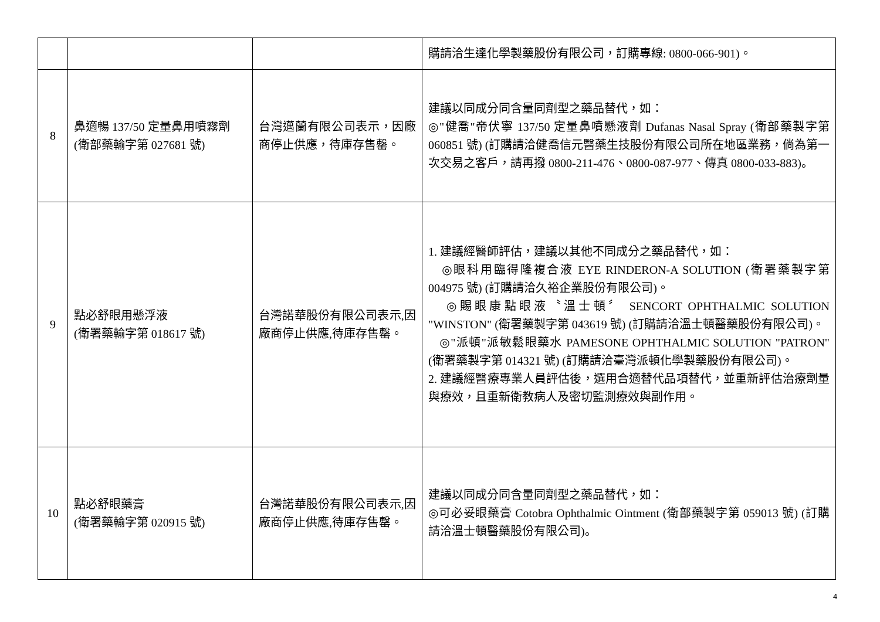| | | | 購請洽生達化學製藥股份有限公司，訂購專線: 0800-066-901)。 |
| 8 | 鼻適暢 137/50 定量鼻用噴霧劑 (衛部藥輸字第 027681 號) | 台灣邁蘭有限公司表示，因廠商停止供應，待庫存售罄。 | 建議以同成分同含量同劑型之藥品替代，如： ◎"健喬"帝伏寧 137/50 定量鼻噴懸液劑 Dufanas Nasal Spray (衛部藥製字第 060851 號) (訂購請洽健喬信元醫藥生技股份有限公司所在地區業務，倘為第一次交易之客戶，請再撥 0800-211-476、0800-087-977、傳真 0800-033-883)。 |
| 9 | 點必舒眼用懸浮液 (衛署藥輸字第 018617 號) | 台灣諾華股份有限公司表示,因廠商停止供應,待庫存售罄。 | 1. 建議經醫師評估，建議以其他不同成分之藥品替代，如： ◎眼科用臨得隆複合液 EYE RINDERON-A SOLUTION (衛署藥製字第 004975 號) (訂購請洽久裕企業股份有限公司)。 ◎賜眼康點眼液〝溫士頓〞 SENCORT OPHTHALMIC SOLUTION "WINSTON" (衛署藥製字第 043619 號) (訂購請洽溫士頓醫藥股份有限公司)。 ◎"派頓"派敏鬆眼藥水 PAMESONE OPHTHALMIC SOLUTION "PATRON" (衛署藥製字第 014321 號) (訂購請洽臺灣派頓化學製藥股份有限公司)。 2. 建議經醫療專業人員評估後，選用合適替代品項替代，並重新評估治療劑量與療效，且重新衛教病人及密切監測療效與副作用。 |
| 10 | 點必舒眼藥膏 (衛署藥輸字第 020915 號) | 台灣諾華股份有限公司表示,因廠商停止供應,待庫存售罄。 | 建議以同成分同含量同劑型之藥品替代，如： ◎可必妥眼藥膏 Cotobra Ophthalmic Ointment (衛部藥製字第 059013 號) (訂購請洽溫士頓醫藥股份有限公司)。 |
4